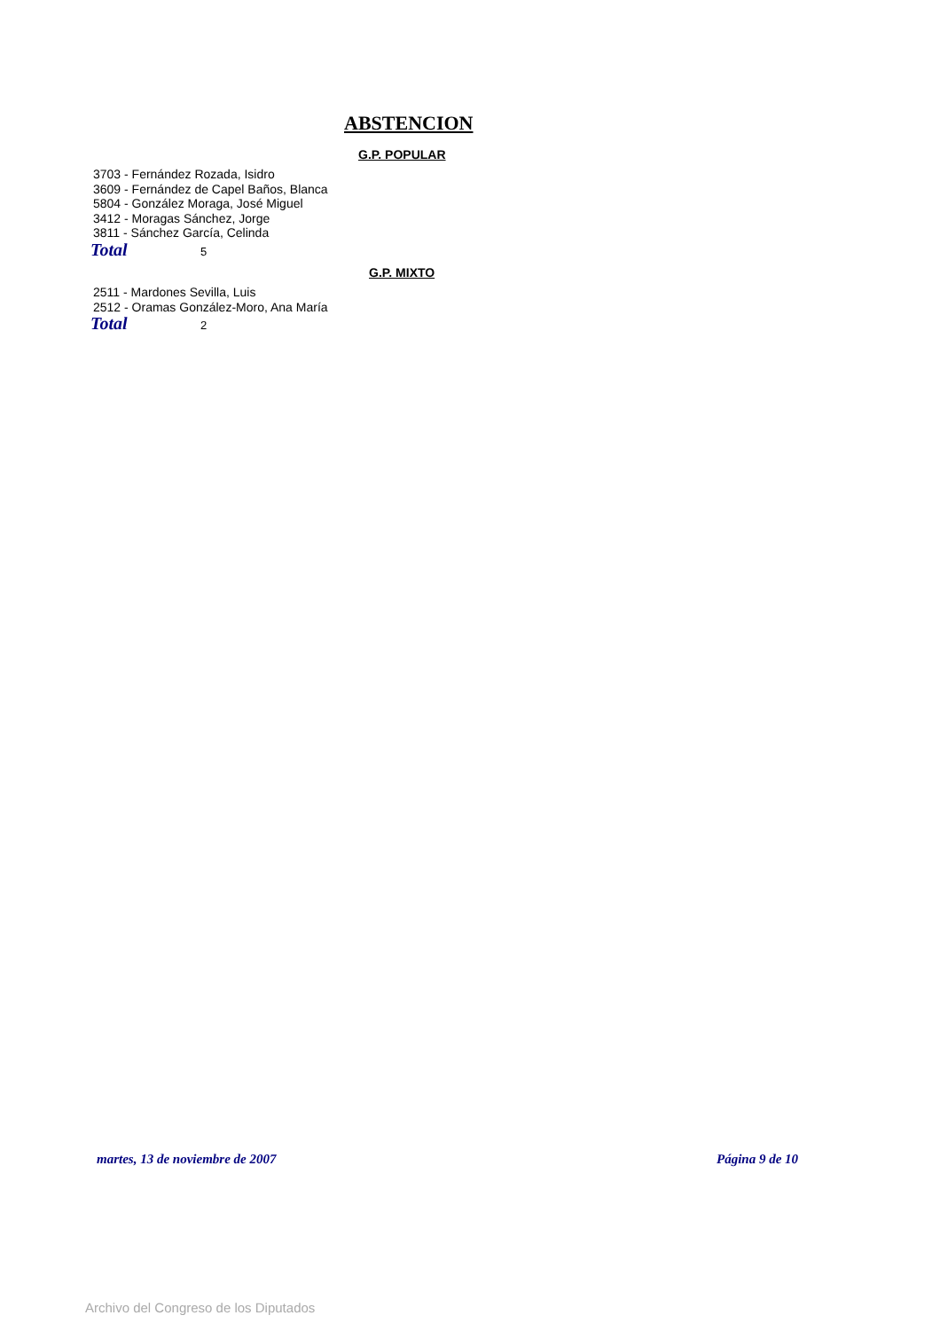ABSTENCION
G.P. POPULAR
3703 - Fernández Rozada, Isidro
3609 - Fernández de Capel Baños, Blanca
5804 - González Moraga, José Miguel
3412 - Moragas Sánchez, Jorge
3811 - Sánchez García, Celinda
Total 5
G.P. MIXTO
2511 - Mardones Sevilla, Luis
2512 - Oramas González-Moro, Ana María
Total 2
martes, 13 de noviembre de 2007
Página 9 de 10
Archivo del Congreso de los Diputados